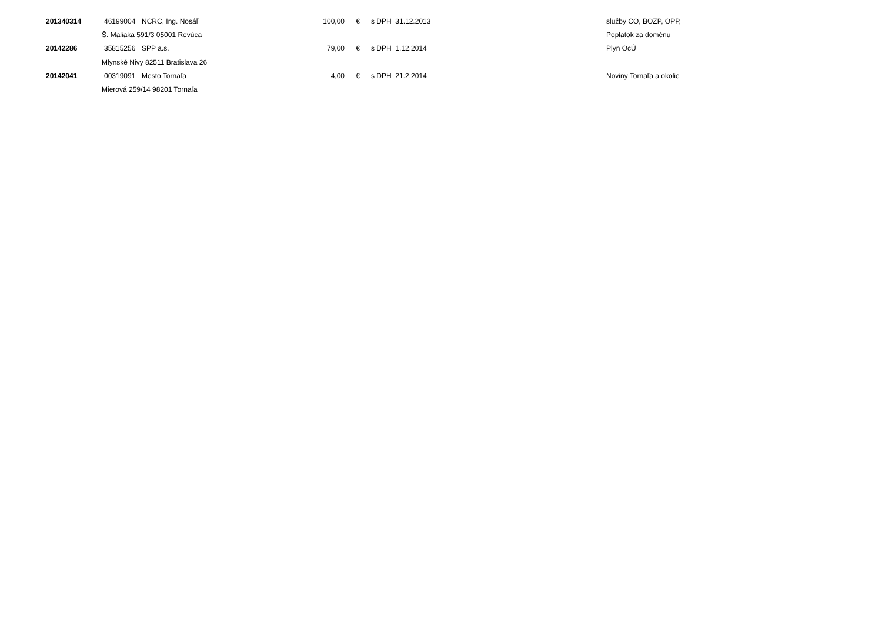| 201340314 | 46199004 | NCRC, Ing. Nosáľ | 100,00 | € | s DPH 31.12.2013 | služby CO, BOZP, OPP, |
| | Š. Maliaka 591/3 05001 Revúca | | | | | Poplatok za doménu |
| 20142286 | 35815256 | SPP a.s. | 79,00 | € | s DPH 1.12.2014 | Plyn OcÚ |
| | Mlynské Nivy 82511 Bratislava 26 | | | | | |
| 20142041 | 00319091 | Mesto Tornaľa | 4,00 | € | s DPH 21.2.2014 | Noviny Tornaľa a okolie |
| | Mierová 259/14 98201 Tornaľa | | | | | |